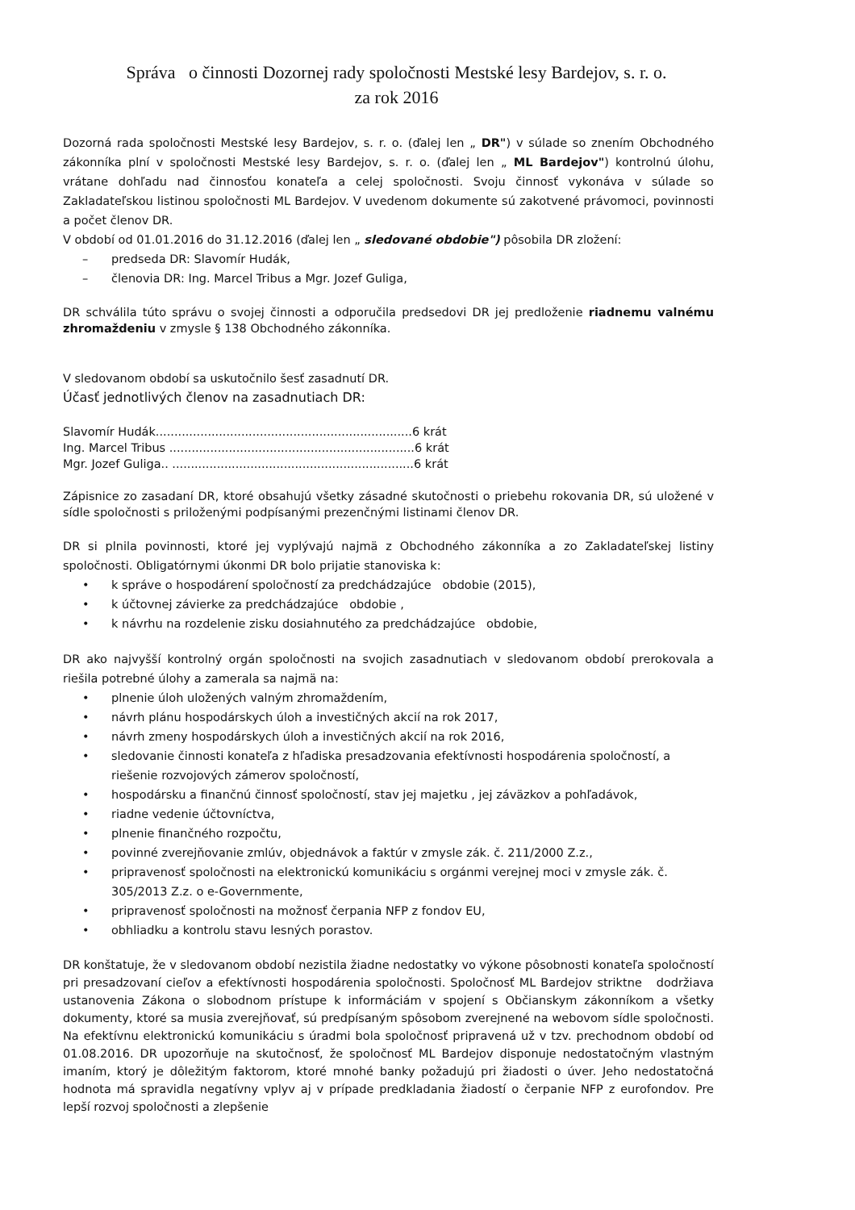Správa o činnosti Dozornej rady spoločnosti Mestské lesy Bardejov, s. r. o.
za rok 2016
Dozorná rada spoločnosti Mestské lesy Bardejov, s. r. o. (ďalej len „ DR") v súlade so znením Obchodného zákonníka plní v spoločnosti Mestské lesy Bardejov, s. r. o. (ďalej len „ ML Bardejov") kontrolnú úlohu, vrátane dohľadu nad činnosťou konateľa a celej spoločnosti. Svoju činnosť vykonáva v súlade so Zakladateľskou listinou spoločnosti ML Bardejov. V uvedenom dokumente sú zakotvené právomoci, povinnosti a počet členov DR.
V období od 01.01.2016 do 31.12.2016 (ďalej len „ sledované obdobie") pôsobila DR zložení:
– predseda DR: Slavomír Hudák,
– členovia DR: Ing. Marcel Tribus a Mgr. Jozef Guliga,
DR schválila túto správu o svojej činnosti a odporučila predsedovi DR jej predloženie riadnemu valnému zhromaždeniu v zmysle § 138 Obchodného zákonníka.
V sledovanom období sa uskutočnilo šesť zasadnutí DR.
Účasť jednotlivých členov na zasadnutiach DR:
Slavomír Hudák.....................................................................6 krát
Ing. Marcel Tribus ..................................................................6 krát
Mgr. Jozef Guliga.. .................................................................6 krát
Zápisnice zo zasadaní DR, ktoré obsahujú všetky zásadné skutočnosti o priebehu rokovania DR, sú uložené v sídle spoločnosti s priloženými podpísanými prezenčnými listinami členov DR.
DR si plnila povinnosti, ktoré jej vyplývajú najmä z Obchodného zákonníka a zo Zakladateľskej listiny spoločnosti. Obligatórnymi úkonmi DR bolo prijatie stanoviska k:
• k správe o hospodárení spoločností za predchádzajúce obdobie (2015),
• k účtovnej závierke za predchádzajúce obdobie ,
• k návrhu na rozdelenie zisku dosiahnutého za predchádzajúce obdobie,
DR ako najvyšší kontrolný orgán spoločnosti na svojich zasadnutiach v sledovanom období prerokovala a riešila potrebné úlohy a zamerala sa najmä na:
• plnenie úloh uložených valným zhromaždením,
• návrh plánu hospodárskych úloh a investičných akcií na rok 2017,
• návrh zmeny hospodárskych úloh a investičných akcií na rok 2016,
• sledovanie činnosti konateľa z hľadiska presadzovania efektívnosti hospodárenia spoločností, a riešenie rozvojových zámerov spoločností,
• hospodársku a finančnú činnosť spoločností, stav jej majetku , jej záväzkov a pohľadávok,
• riadne vedenie účtovníctva,
• plnenie finančného rozpočtu,
• povinné zverejňovanie zmlúv, objednávok a faktúr v zmysle zák. č. 211/2000 Z.z.,
• pripravenosť spoločnosti na elektronickú komunikáciu s orgánmi verejnej moci v zmysle zák. č. 305/2013 Z.z. o e-Governmente,
• pripravenosť spoločnosti na možnosť čerpania NFP z fondov EU,
• obhliadku a kontrolu stavu lesných porastov.
DR konštatuje, že v sledovanom období nezistila žiadne nedostatky vo výkone pôsobnosti konateľa spoločností pri presadzovaní cieľov a efektívnosti hospodárenia spoločnosti. Spoločnosť ML Bardejov striktne dodržiava ustanovenia Zákona o slobodnom prístupe k informáciám v spojení s Občianskym zákonníkom a všetky dokumenty, ktoré sa musia zverejňovať, sú predpísaným spôsobom zverejnené na webovom sídle spoločnosti. Na efektívnu elektronickú komunikáciu s úradmi bola spoločnosť pripravená už v tzv. prechodnom období od 01.08.2016. DR upozorňuje na skutočnosť, že spoločnosť ML Bardejov disponuje nedostatočným vlastným imaním, ktorý je dôležitým faktorom, ktoré mnohé banky požadujú pri žiadosti o úver. Jeho nedostatočná hodnota má spravidla negatívny vplyv aj v prípade predkladania žiadostí o čerpanie NFP z eurofondov. Pre lepší rozvoj spoločnosti a zlepšenie